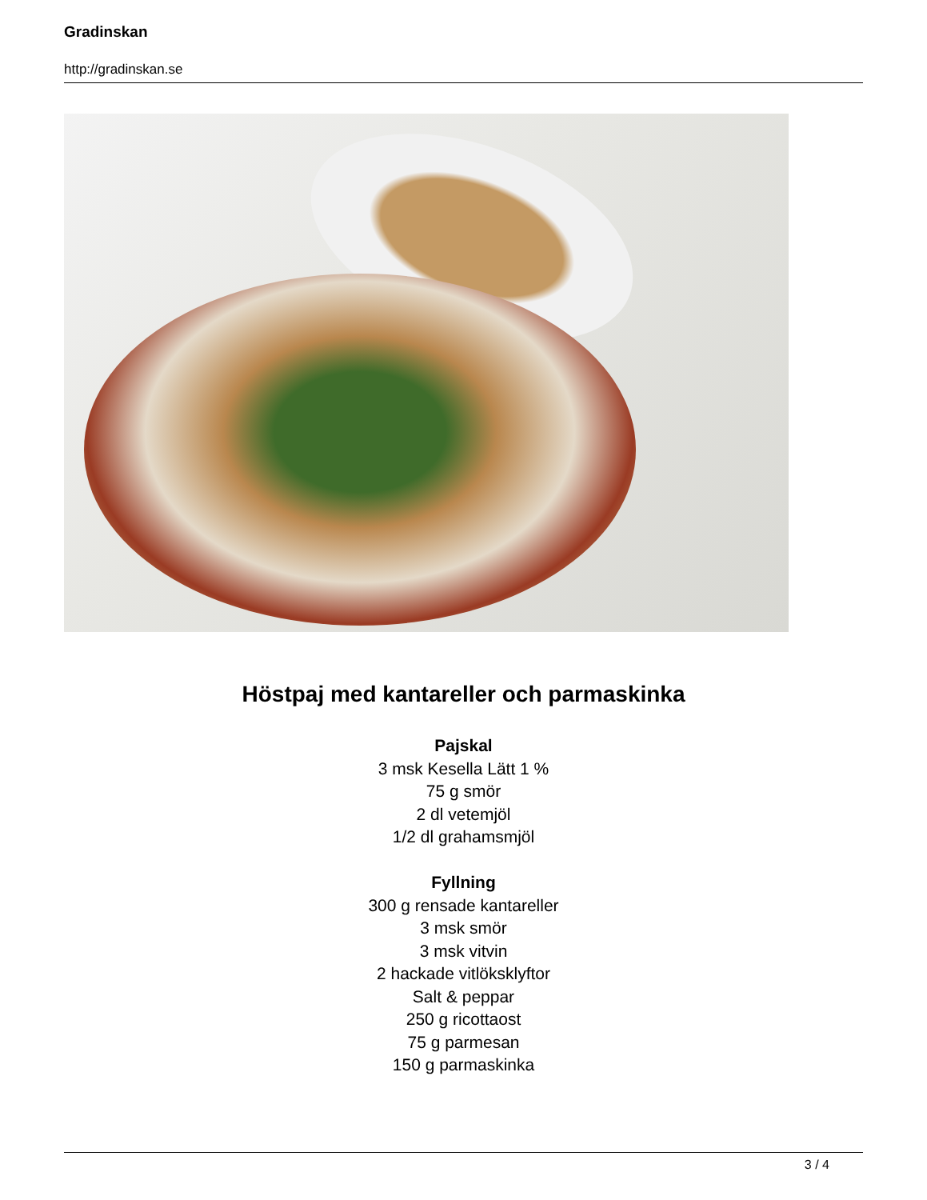Gradinskan
http://gradinskan.se
Höstpaj med kantareller och parmaskinka
Pajskal
3 msk Kesella Lätt 1 %
75 g smör
2 dl vetemjöl
1/2 dl grahamsmjöl
Fyllning
300 g rensade kantareller
3 msk smör
3 msk vitvin
2 hackade vitlöksklyftor
Salt & peppar
250 g ricottaost
75 g parmesan
150 g parmaskinka
3 / 4